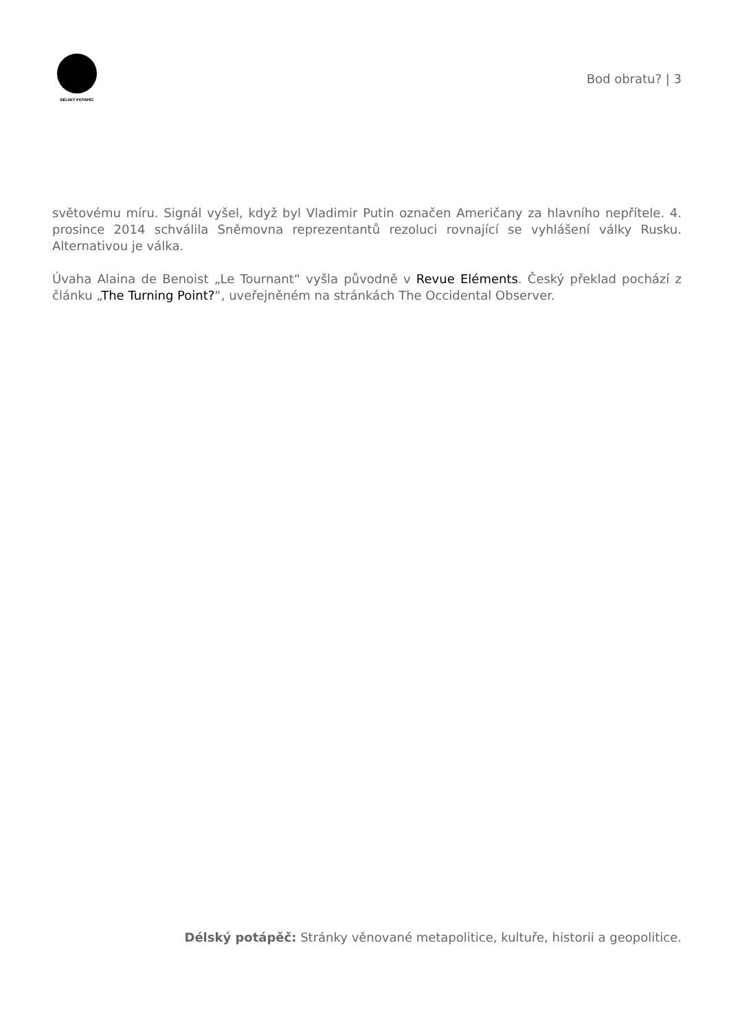DÉLSKÝ POTÁPĚČ
Bod obratu? | 3
světovému míru. Signál vyšel, když byl Vladimir Putin označen Američany za hlavního nepřítele. 4. prosince 2014 schválila Sněmovna reprezentantů rezoluci rovnající se vyhlášení války Rusku. Alternativou je válka.
Úvaha Alaina de Benoist „Le Tournant“ vyšla původně v Revue Eléments. Český překlad pochází z článku „The Turning Point?“, uveřejněném na stránkách The Occidental Observer.
Délský potápěč: Stránky věnované metapolitice, kultuře, historii a geopolitice.